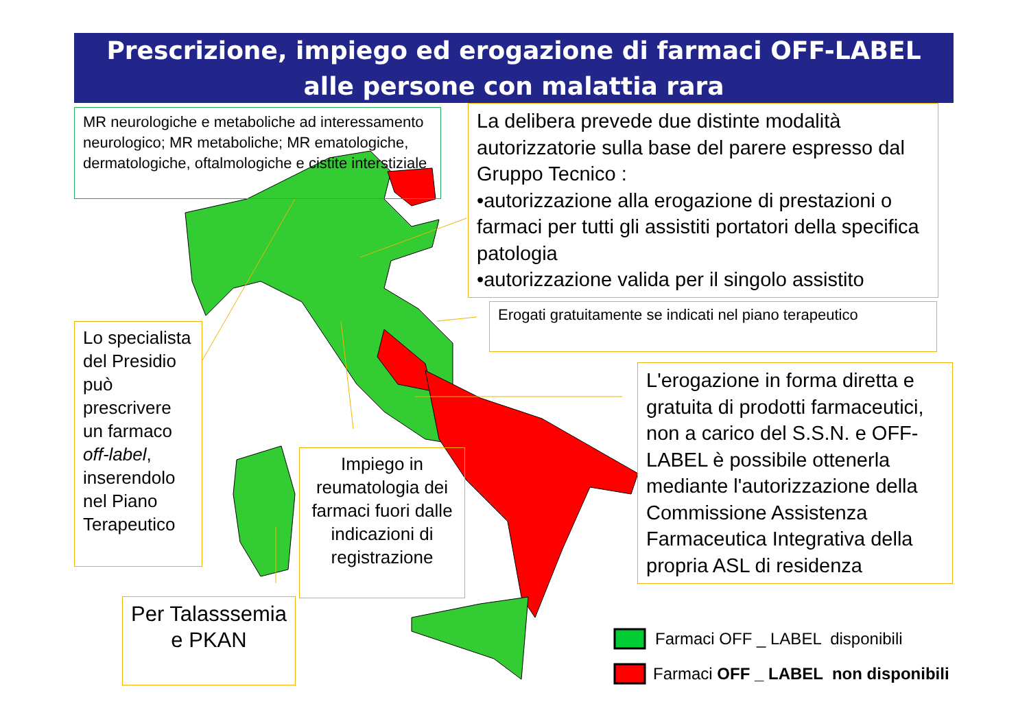Prescrizione, impiego ed erogazione di farmaci OFF-LABEL
alle persone con malattia rara
MR neurologiche e metaboliche ad interessamento neurologico; MR metaboliche; MR ematologiche, dermatologiche, oftalmologiche e cistite interstiziale
La delibera prevede due distinte modalità autorizzatorie sulla base del parere espresso dal Gruppo Tecnico :
•autorizzazione alla erogazione di prestazioni o farmaci per tutti gli assistiti portatori della specifica patologia
•autorizzazione valida per il singolo assistito
Erogati gratuitamente se indicati nel piano terapeutico
Lo specialista del Presidio può prescrivere un farmaco off-label, inserendolo nel Piano Terapeutico
L'erogazione in forma diretta e gratuita di prodotti farmaceutici, non a carico del S.S.N. e OFF-LABEL è possibile ottenerla mediante l'autorizzazione della Commissione Assistenza Farmaceutica Integrativa della propria ASL di residenza
Impiego in reumatologia dei farmaci fuori dalle indicazioni di registrazione
Per Talasssemia e PKAN
Farmaci OFF _ LABEL disponibili
Farmaci OFF _ LABEL non disponibili